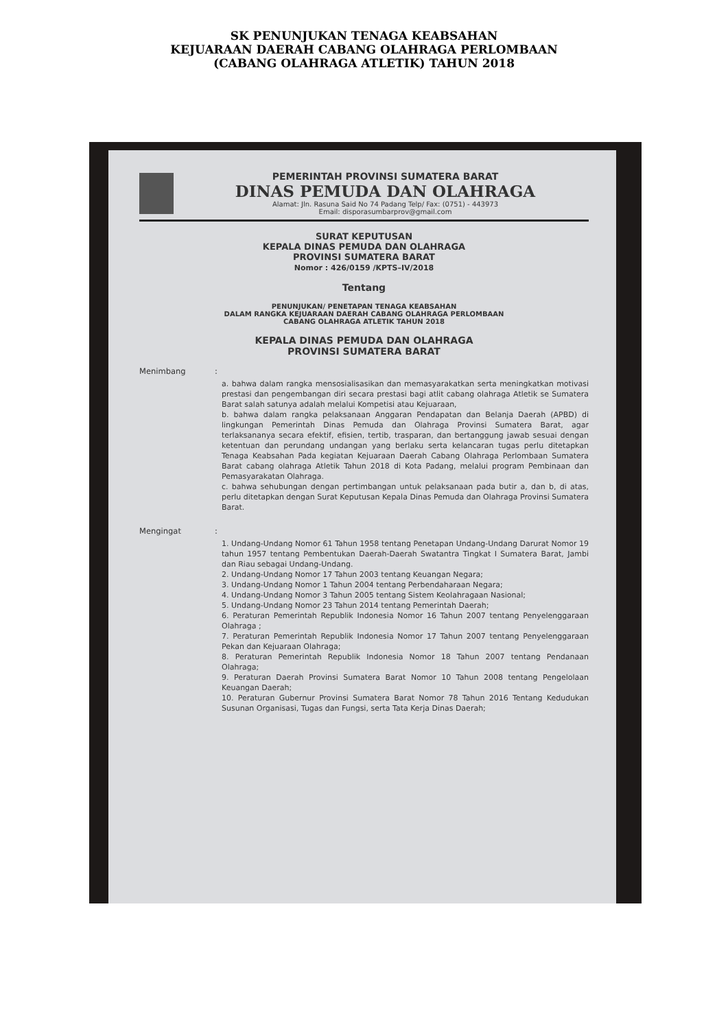SK PENUNJUKAN TENAGA KEABSAHAN
KEJUARAAN DAERAH CABANG OLAHRAGA PERLOMBAAN
(CABANG OLAHRAGA ATLETIK) TAHUN 2018
PEMERINTAH PROVINSI SUMATERA BARAT
DINAS PEMUDA DAN OLAHRAGA
Alamat: Jln. Rasuna Said No 74 Padang Telp/ Fax: (0751) - 443973
Email: disporasumbarprov@gmail.com
SURAT KEPUTUSAN
KEPALA DINAS PEMUDA DAN OLAHRAGA
PROVINSI SUMATERA BARAT
Nomor : 426/0159 /KPTS–IV/2018
Tentang
PENUNJUKAN/ PENETAPAN TENAGA KEABSAHAN
DALAM RANGKA KEJUARAAN DAERAH CABANG OLAHRAGA PERLOMBAAN
CABANG OLAHRAGA ATLETIK TAHUN 2018
KEPALA DINAS PEMUDA DAN OLAHRAGA
PROVINSI SUMATERA BARAT
Menimbang:
a. bahwa dalam rangka mensosialisasikan dan memasyarakatkan serta meningkatkan motivasi prestasi dan pengembangan diri secara prestasi bagi atlit cabang olahraga Atletik se Sumatera Barat salah satunya adalah melalui Kompetisi atau Kejuaraan,
b. bahwa dalam rangka pelaksanaan Anggaran Pendapatan dan Belanja Daerah (APBD) di lingkungan Pemerintah Dinas Pemuda dan Olahraga Provinsi Sumatera Barat, agar terlaksananya secara efektif, efisien, tertib, trasparan, dan bertanggung jawab sesuai dengan ketentuan dan perundang undangan yang berlaku serta kelancaran tugas perlu ditetapkan Tenaga Keabsahan Pada kegiatan Kejuaraan Daerah Cabang Olahraga Perlombaan Sumatera Barat cabang olahraga Atletik Tahun 2018 di Kota Padang, melalui program Pembinaan dan Pemasyarakatan Olahraga.
c. bahwa sehubungan dengan pertimbangan untuk pelaksanaan pada butir a, dan b, di atas, perlu ditetapkan dengan Surat Keputusan Kepala Dinas Pemuda dan Olahraga Provinsi Sumatera Barat.
Mengingat:
1. Undang-Undang Nomor 61 Tahun 1958 tentang Penetapan Undang-Undang Darurat Nomor 19 tahun 1957 tentang Pembentukan Daerah-Daerah Swatantra Tingkat I Sumatera Barat, Jambi dan Riau sebagai Undang-Undang.
2. Undang-Undang Nomor 17 Tahun 2003 tentang Keuangan Negara;
3. Undang-Undang Nomor 1 Tahun 2004 tentang Perbendaharaan Negara;
4. Undang-Undang Nomor 3 Tahun 2005 tentang Sistem Keolahragaan Nasional;
5. Undang-Undang Nomor 23 Tahun 2014 tentang Pemerintah Daerah;
6. Peraturan Pemerintah Republik Indonesia Nomor 16 Tahun 2007 tentang Penyelenggaraan Olahraga ;
7. Peraturan Pemerintah Republik Indonesia Nomor 17 Tahun 2007 tentang Penyelenggaraan Pekan dan Kejuaraan Olahraga;
8. Peraturan Pemerintah Republik Indonesia Nomor 18 Tahun 2007 tentang Pendanaan Olahraga;
9. Peraturan Daerah Provinsi Sumatera Barat Nomor 10 Tahun 2008 tentang Pengelolaan Keuangan Daerah;
10. Peraturan Gubernur Provinsi Sumatera Barat Nomor 78 Tahun 2016 Tentang Kedudukan Susunan Organisasi, Tugas dan Fungsi, serta Tata Kerja Dinas Daerah;